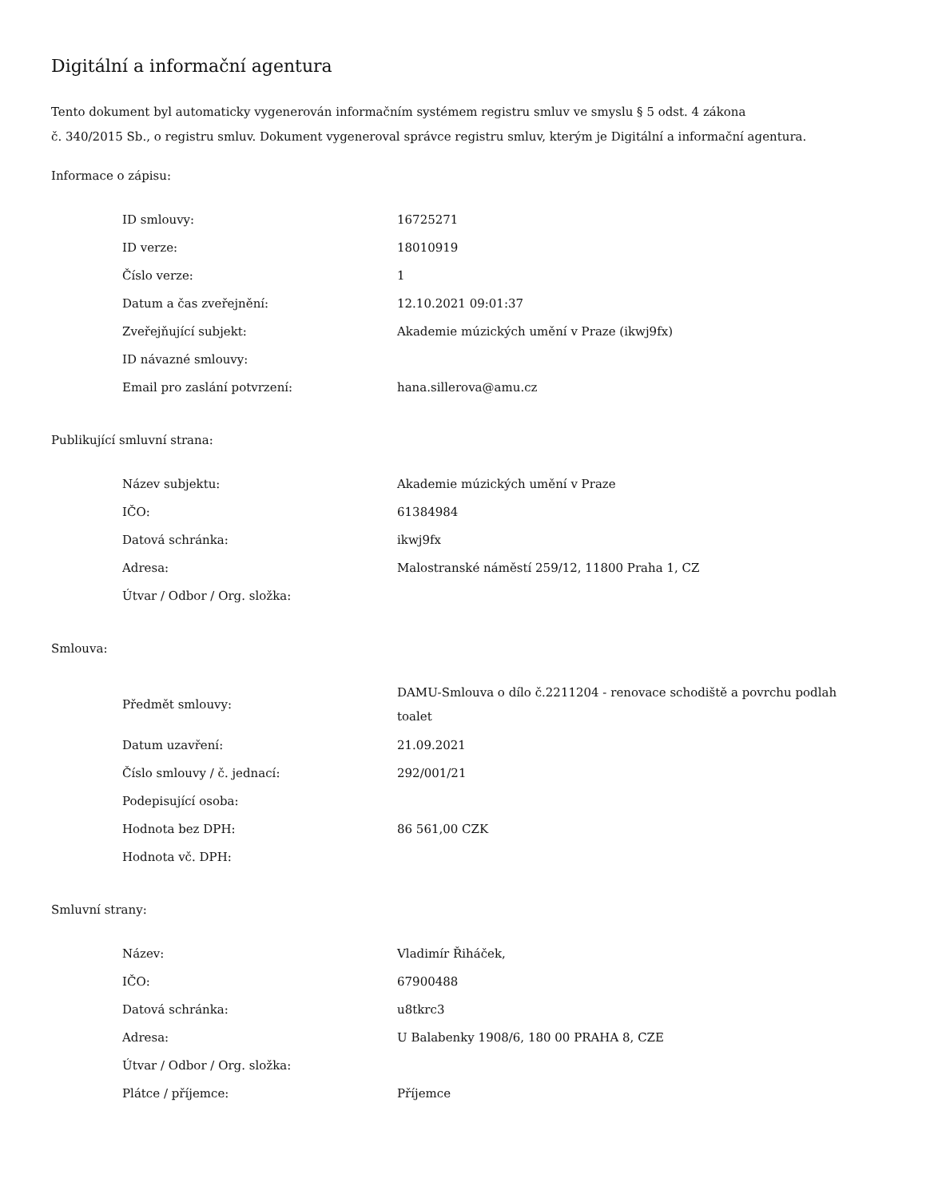Digitální a informační agentura
Tento dokument byl automaticky vygenerován informačním systémem registru smluv ve smyslu § 5 odst. 4 zákona
č. 340/2015 Sb., o registru smluv. Dokument vygeneroval správce registru smluv, kterým je Digitální a informační agentura.
Informace o zápisu:
| ID smlouvy: | 16725271 |
| ID verze: | 18010919 |
| Číslo verze: | 1 |
| Datum a čas zveřejnění: | 12.10.2021 09:01:37 |
| Zveřejňující subjekt: | Akademie múzických umění v Praze (ikwj9fx) |
| ID návazné smlouvy: | |
| Email pro zaslání potvrzení: | hana.sillerova@amu.cz |
Publikující smluvní strana:
| Název subjektu: | Akademie múzických umění v Praze |
| IČO: | 61384984 |
| Datová schránka: | ikwj9fx |
| Adresa: | Malostranské náměstí 259/12, 11800 Praha 1, CZ |
| Útvar / Odbor / Org. složka: | |
Smlouva:
| Předmět smlouvy: | DAMU-Smlouva o dílo č.2211204 - renovace schodiště a povrchu podlah toalet |
| Datum uzavření: | 21.09.2021 |
| Číslo smlouvy / č. jednací: | 292/001/21 |
| Podepisující osoba: | |
| Hodnota bez DPH: | 86 561,00 CZK |
| Hodnota vč. DPH: | |
Smluvní strany:
| Název: | Vladimír Řiháček, |
| IČO: | 67900488 |
| Datová schránka: | u8tkrc3 |
| Adresa: | U Balabenky 1908/6, 180 00 PRAHA 8, CZE |
| Útvar / Odbor / Org. složka: | |
| Plátce / příjemce: | Příjemce |